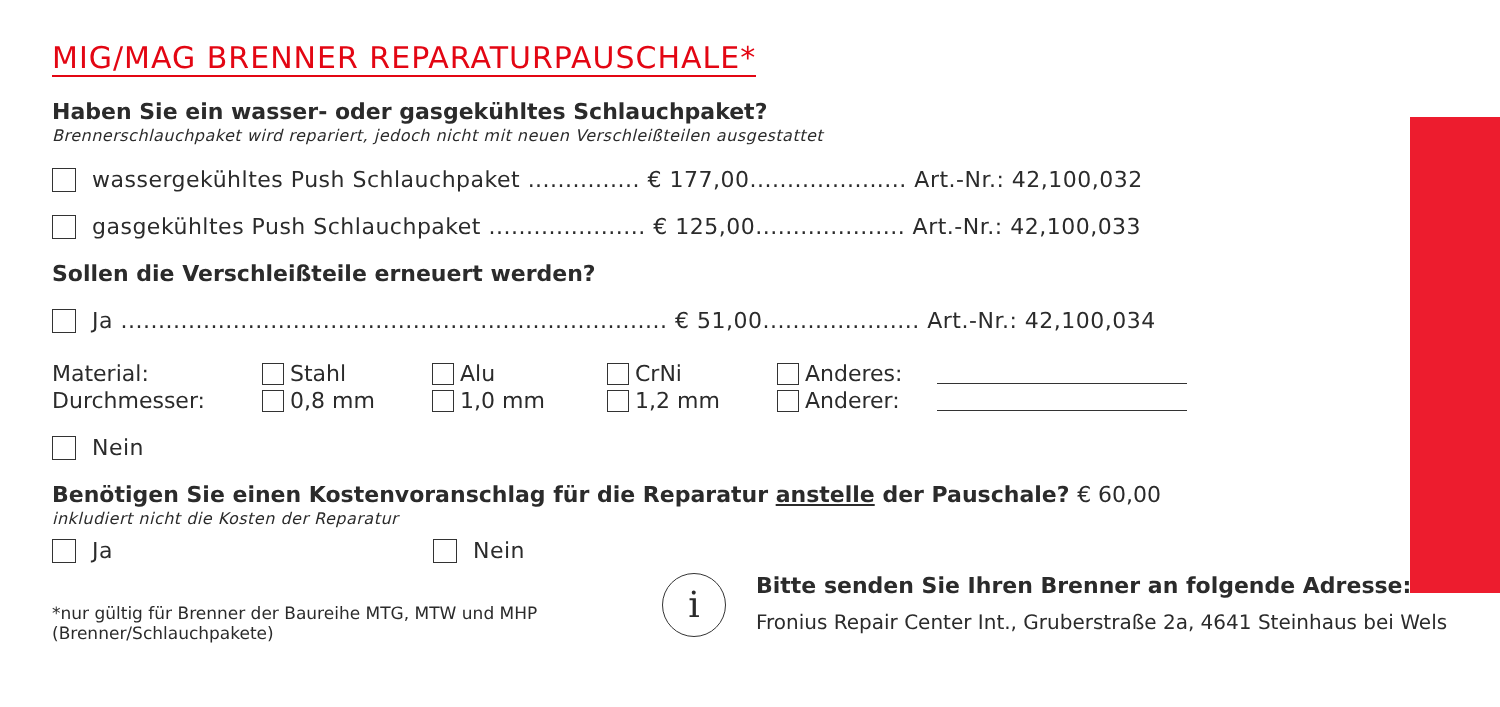MIG/MAG BRENNER REPARATURPAUSCHALE*
Haben Sie ein wasser- oder gasgekühltes Schlauchpaket?
Brennerschlauchpaket wird repariert, jedoch nicht mit neuen Verschleißteilen ausgestattet
wassergekühltes Push Schlauchpaket ............... € 177,00..................... Art.-Nr.: 42,100,032
gasgekühltes Push Schlauchpaket ..................... € 125,00.................... Art.-Nr.: 42,100,033
Sollen die Verschleißteile erneuert werden?
Ja ......................................................................... € 51,00..................... Art.-Nr.: 42,100,034
Material: Stahl Alu CrNi Anderes: Durchmesser: 0,8 mm 1,0 mm 1,2 mm Anderer:
Nein
Benötigen Sie einen Kostenvoranschlag für die Reparatur anstelle der Pauschale? € 60,00
inkludiert nicht die Kosten der Reparatur
Ja Nein
*nur gültig für Brenner der Baureihe MTG, MTW und MHP
(Brenner/Schlauchpakete)
i
Bitte senden Sie Ihren Brenner an folgende Adresse:
Fronius Repair Center Int., Gruberstraße 2a, 4641 Steinhaus bei Wels